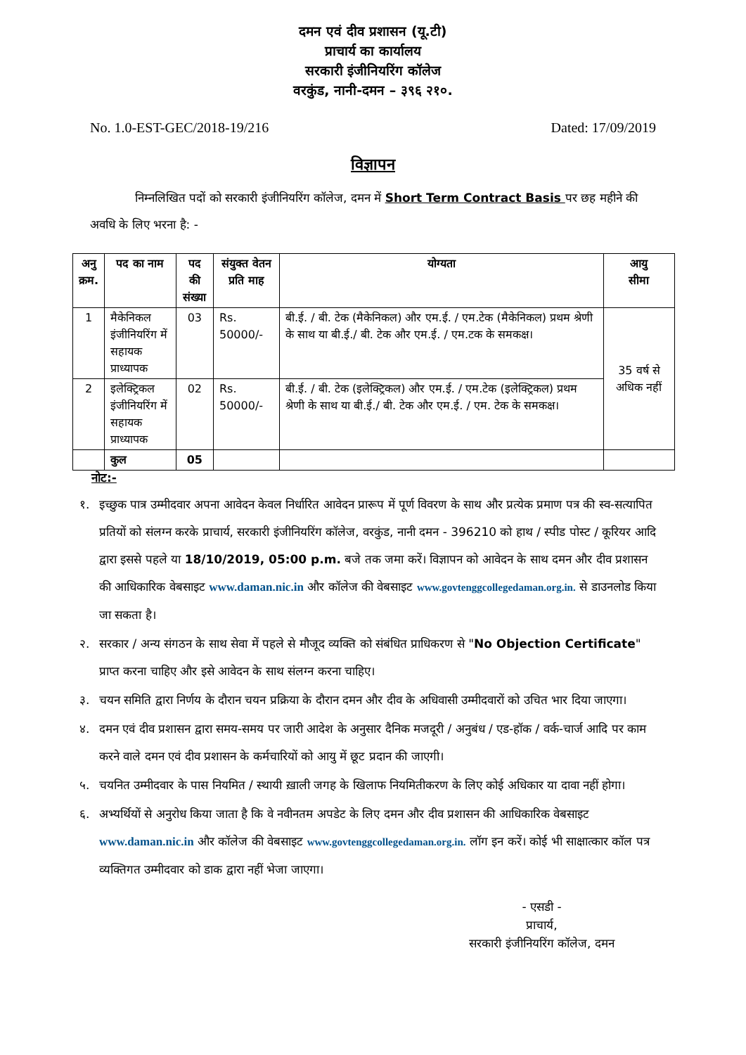दमन एवं दीव प्रशासन (यू.टी)
प्राचार्य का कार्यालय
सरकारी इंजीनियरिंग कॉलेज
वरकुंड, नानी-दमन – ३९६ २१०.
No. 1.0-EST-GEC/2018-19/216 Dated: 17/09/2019
विज्ञापन
निम्नलिखित पदों को सरकारी इंजीनियरिंग कॉलेज, दमन में Short Term Contract Basis पर छह महीने की अवधि के लिए भरना है: -
| अनु क्रम. | पद का नाम | पद की संख्या | संयुक्त वेतन प्रति माह | योग्यता | आयु सीमा |
| --- | --- | --- | --- | --- | --- |
| 1 | मैकेनिकल इंजीनियरिंग में सहायक प्राध्यापक | 03 | Rs. 50000/- | बी.ई. / बी. टेक (मैकेनिकल) और एम.ई. / एम.टेक (मैकेनिकल) प्रथम श्रेणी के साथ या बी.ई./ बी. टेक और एम.ई. / एम.टक के समकक्ष। | 35 वर्ष से अधिक नहीं |
| 2 | इलेक्ट्रिकल इंजीनियरिंग में सहायक प्राध्यापक | 02 | Rs. 50000/- | बी.ई. / बी. टेक (इलेक्ट्रिकल) और एम.ई. / एम.टेक (इलेक्ट्रिकल) प्रथम श्रेणी के साथ या बी.ई./ बी. टेक और एम.ई. / एम. टेक के समकक्ष। | |
| | कुल | 05 | | | |
नोट:-
१. इच्छुक पात्र उम्मीदवार अपना आवेदन केवल निर्धारित आवेदन प्रारूप में पूर्ण विवरण के साथ और प्रत्येक प्रमाण पत्र की स्व-सत्यापित प्रतियों को संलग्न करके प्राचार्य, सरकारी इंजीनियरिंग कॉलेज, वरकुंड, नानी दमन - 396210 को हाथ / स्पीड पोस्ट / कूरियर आदि द्वारा इससे पहले या 18/10/2019, 05:00 p.m. बजे तक जमा करें। विज्ञापन को आवेदन के साथ दमन और दीव प्रशासन की आधिकारिक वेबसाइट www.daman.nic.in और कॉलेज की वेबसाइट www.govtenggcollegedaman.org.in. से डाउनलोड किया जा सकता है।
२. सरकार / अन्य संगठन के साथ सेवा में पहले से मौजूद व्यक्ति को संबंधित प्राधिकरण से "No Objection Certificate" प्राप्त करना चाहिए और इसे आवेदन के साथ संलग्न करना चाहिए।
३. चयन समिति द्वारा निर्णय के दौरान चयन प्रक्रिया के दौरान दमन और दीव के अधिवासी उम्मीदवारों को उचित भार दिया जाएगा।
४. दमन एवं दीव प्रशासन द्वारा समय-समय पर जारी आदेश के अनुसार दैनिक मजदूरी / अनुबंध / एड-हॉक / वर्क-चार्ज आदि पर काम करने वाले दमन एवं दीव प्रशासन के कर्मचारियों को आयु में छूट प्रदान की जाएगी।
५. चयनित उम्मीदवार के पास नियमित / स्थायी ख़ाली जगह के खिलाफ नियमितीकरण के लिए कोई अधिकार या दावा नहीं होगा।
६. अभ्यर्थियों से अनुरोध किया जाता है कि वे नवीनतम अपडेट के लिए दमन और दीव प्रशासन की आधिकारिक वेबसाइट www.daman.nic.in और कॉलेज की वेबसाइट www.govtenggcollegedaman.org.in. लॉग इन करें। कोई भी साक्षात्कार कॉल पत्र व्यक्तिगत उम्मीदवार को डाक द्वारा नहीं भेजा जाएगा।
- एसडी -
प्राचार्य,
सरकारी इंजीनियरिंग कॉलेज, दमन